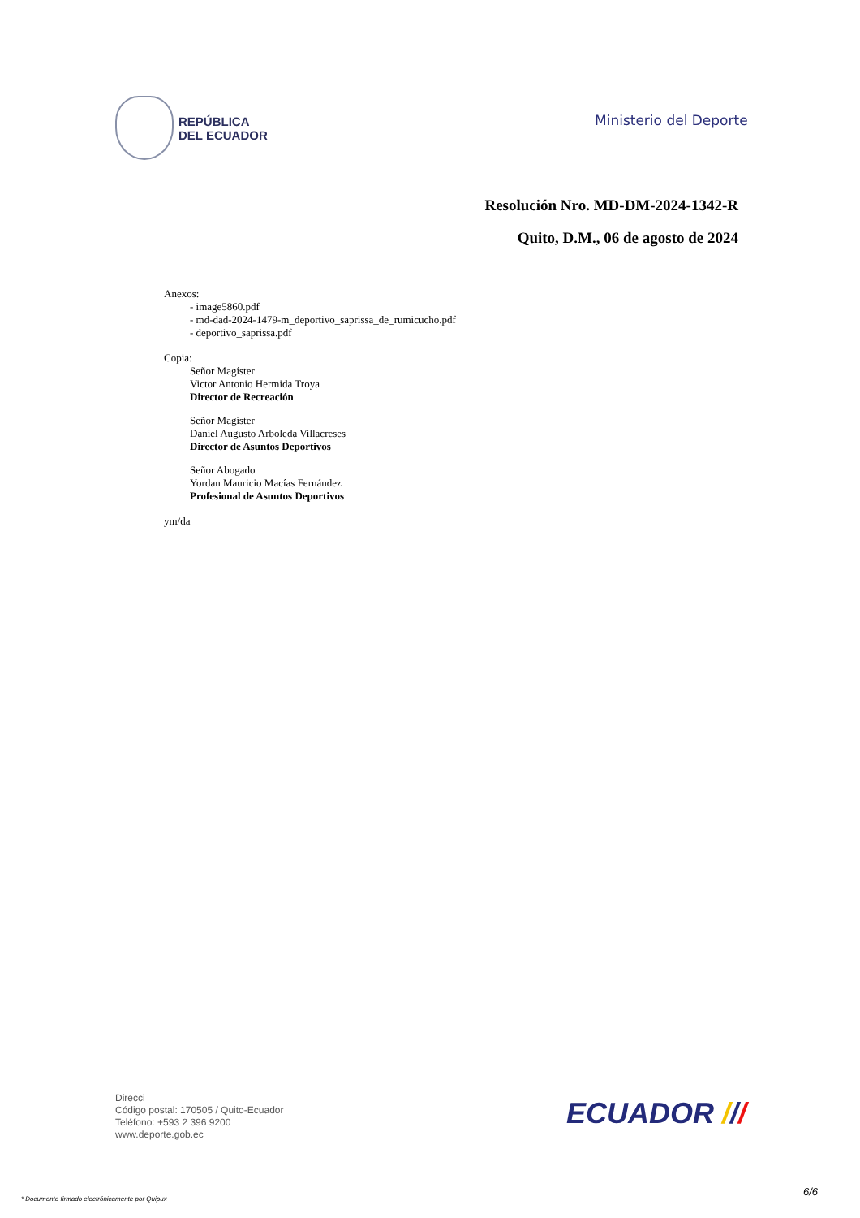REPÚBLICA
DEL ECUADOR
Ministerio del Deporte
Resolución Nro. MD-DM-2024-1342-R
Quito, D.M., 06 de agosto de 2024
Anexos:
- image5860.pdf
- md-dad-2024-1479-m_deportivo_saprissa_de_rumicucho.pdf
- deportivo_saprissa.pdf
Copia:
Señor Magíster
Victor Antonio Hermida Troya
Director de Recreación
Señor Magíster
Daniel Augusto Arboleda Villacreses
Director de Asuntos Deportivos
Señor Abogado
Yordan Mauricio Macías Fernández
Profesional de Asuntos Deportivos
ym/da
Direcci
Código postal: 170505 / Quito-Ecuador
Teléfono: +593 2 396 9200
www.deporte.gob.ec
ECUADOR ///
* Documento firmado electrónicamente por Quipux
6/6